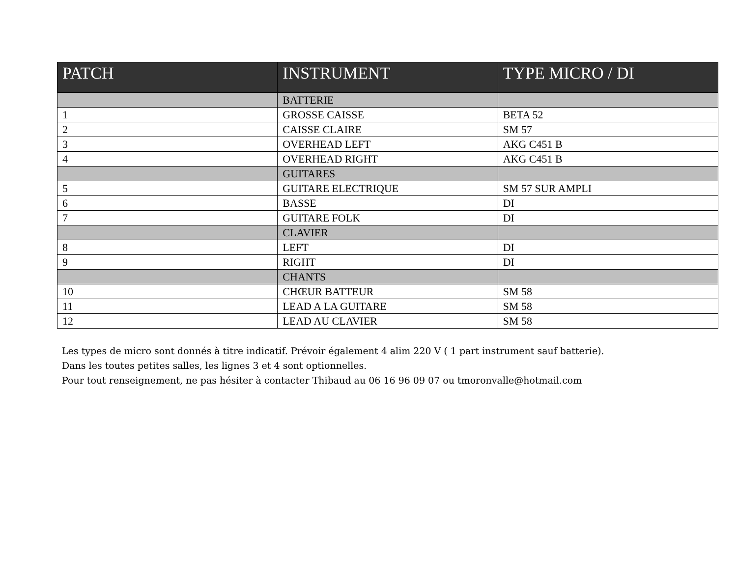| PATCH | INSTRUMENT | TYPE MICRO / DI |
| --- | --- | --- |
| | BATTERIE | |
| 1 | GROSSE CAISSE | BETA 52 |
| 2 | CAISSE CLAIRE | SM 57 |
| 3 | OVERHEAD LEFT | AKG C451 B |
| 4 | OVERHEAD RIGHT | AKG C451 B |
| | GUITARES | |
| 5 | GUITARE ELECTRIQUE | SM 57 SUR AMPLI |
| 6 | BASSE | DI |
| 7 | GUITARE FOLK | DI |
| | CLAVIER | |
| 8 | LEFT | DI |
| 9 | RIGHT | DI |
| | CHANTS | |
| 10 | CHŒUR BATTEUR | SM 58 |
| 11 | LEAD A LA GUITARE | SM 58 |
| 12 | LEAD AU CLAVIER | SM 58 |
Les types de micro sont donnés à titre indicatif. Prévoir également 4 alim 220 V ( 1 part instrument sauf batterie).
Dans les toutes petites salles, les lignes 3 et 4 sont optionnelles.
Pour tout renseignement, ne pas hésiter à contacter Thibaud au 06 16 96 09 07 ou tmoronvalle@hotmail.com